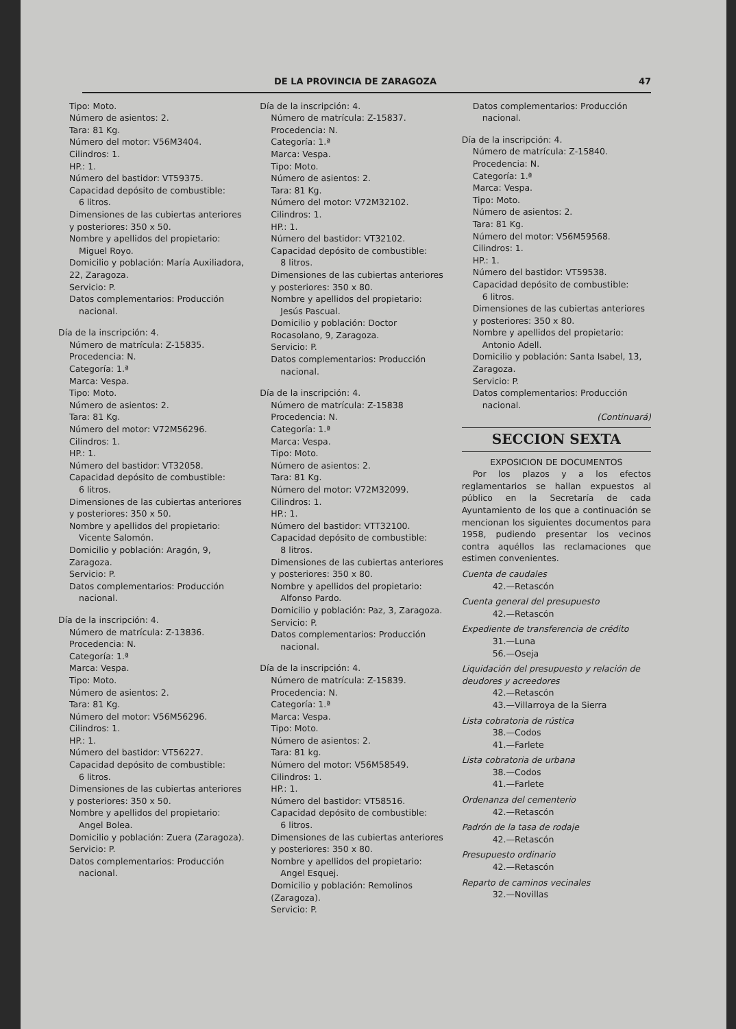DE LA PROVINCIA DE ZARAGOZA 47
Tipo: Moto.
Número de asientos: 2.
Tara: 81 Kg.
Número del motor: V56M3404.
Cilindros: 1.
HP.: 1.
Número del bastidor: VT59375.
Capacidad depósito de combustible:
6 litros.
Dimensiones de las cubiertas anteriores y posteriores: 350 x 50.
Nombre y apellidos del propietario:
Miguel Royo.
Domicilio y población: María Auxiliadora, 22, Zaragoza.
Servicio: P.
Datos complementarios: Producción
nacional.
Día de la inscripción: 4.
Número de matrícula: Z-15835.
Procedencia: N.
Categoría: 1.ª
Marca: Vespa.
Tipo: Moto.
Número de asientos: 2.
Tara: 81 Kg.
Número del motor: V72M56296.
Cilindros: 1.
HP.: 1.
Número del bastidor: VT32058.
Capacidad depósito de combustible:
6 litros.
Dimensiones de las cubiertas anteriores y posteriores: 350 x 50.
Nombre y apellidos del propietario:
Vicente Salomón.
Domicilio y población: Aragón, 9, Zaragoza.
Servicio: P.
Datos complementarios: Producción
nacional.
Día de la inscripción: 4.
Número de matrícula: Z-13836.
Procedencia: N.
Categoría: 1.ª
Marca: Vespa.
Tipo: Moto.
Número de asientos: 2.
Tara: 81 Kg.
Número del motor: V56M56296.
Cilindros: 1.
HP.: 1.
Número del bastidor: VT56227.
Capacidad depósito de combustible:
6 litros.
Dimensiones de las cubiertas anteriores y posteriores: 350 x 50.
Nombre y apellidos del propietario:
Angel Bolea.
Domicilio y población: Zuera (Zaragoza).
Servicio: P.
Datos complementarios: Producción
nacional.
Día de la inscripción: 4.
Número de matrícula: Z-15837.
Procedencia: N.
Categoría: 1.ª
Marca: Vespa.
Tipo: Moto.
Número de asientos: 2.
Tara: 81 Kg.
Número del motor: V72M32102.
Cilindros: 1.
HP.: 1.
Número del bastidor: VT32102.
Capacidad depósito de combustible:
8 litros.
Dimensiones de las cubiertas anteriores y posteriores: 350 x 80.
Nombre y apellidos del propietario:
Jesús Pascual.
Domicilio y población: Doctor Rocasolano, 9, Zaragoza.
Servicio: P.
Datos complementarios: Producción
nacional.
Día de la inscripción: 4.
Número de matrícula: Z-15838
Procedencia: N.
Categoría: 1.ª
Marca: Vespa.
Tipo: Moto.
Número de asientos: 2.
Tara: 81 Kg.
Número del motor: V72M32099.
Cilindros: 1.
HP.: 1.
Número del bastidor: VTT32100.
Capacidad depósito de combustible:
8 litros.
Dimensiones de las cubiertas anteriores y posteriores: 350 x 80.
Nombre y apellidos del propietario:
Alfonso Pardo.
Domicilio y población: Paz, 3, Zaragoza.
Servicio: P.
Datos complementarios: Producción
nacional.
Día de la inscripción: 4.
Número de matrícula: Z-15839.
Procedencia: N.
Categoría: 1.ª
Marca: Vespa.
Tipo: Moto.
Número de asientos: 2.
Tara: 81 kg.
Número del motor: V56M58549.
Cilindros: 1.
HP.: 1.
Número del bastidor: VT58516.
Capacidad depósito de combustible:
6 litros.
Dimensiones de las cubiertas anteriores y posteriores: 350 x 80.
Nombre y apellidos del propietario:
Angel Esquej.
Domicilio y población: Remolinos (Zaragoza).
Servicio: P.
Datos complementarios: Producción
nacional.
Día de la inscripción: 4.
Número de matrícula: Z-15840.
Procedencia: N.
Categoría: 1.ª
Marca: Vespa.
Tipo: Moto.
Número de asientos: 2.
Tara: 81 Kg.
Número del motor: V56M59568.
Cilindros: 1.
HP.: 1.
Número del bastidor: VT59538.
Capacidad depósito de combustible:
6 litros.
Dimensiones de las cubiertas anteriores y posteriores: 350 x 80.
Nombre y apellidos del propietario:
Antonio Adell.
Domicilio y población: Santa Isabel, 13, Zaragoza.
Servicio: P.
Datos complementarios: Producción
nacional.
(Continuará)
SECCION SEXTA
EXPOSICION DE DOCUMENTOS
Por los plazos y a los efectos reglamentarios se hallan expuestos al público en la Secretaría de cada Ayuntamiento de los que a continuación se mencionan los siguientes documentos para 1958, pudiendo presentar los vecinos contra aquéllos las reclamaciones que estimen convenientes.
Cuenta de caudales
42.—Retascón
Cuenta general del presupuesto
42.—Retascón
Expediente de transferencia de crédito
31.—Luna
56.—Oseja
Liquidación del presupuesto y relación de deudores y acreedores
42.—Retascón
43.—Villarroya de la Sierra
Lista cobratoria de rústica
38.—Codos
41.—Farlete
Lista cobratoria de urbana
38.—Codos
41.—Farlete
Ordenanza del cementerio
42.—Retascón
Padrón de la tasa de rodaje
42.—Retascón
Presupuesto ordinario
42.—Retascón
Reparto de caminos vecinales
32.—Novillas